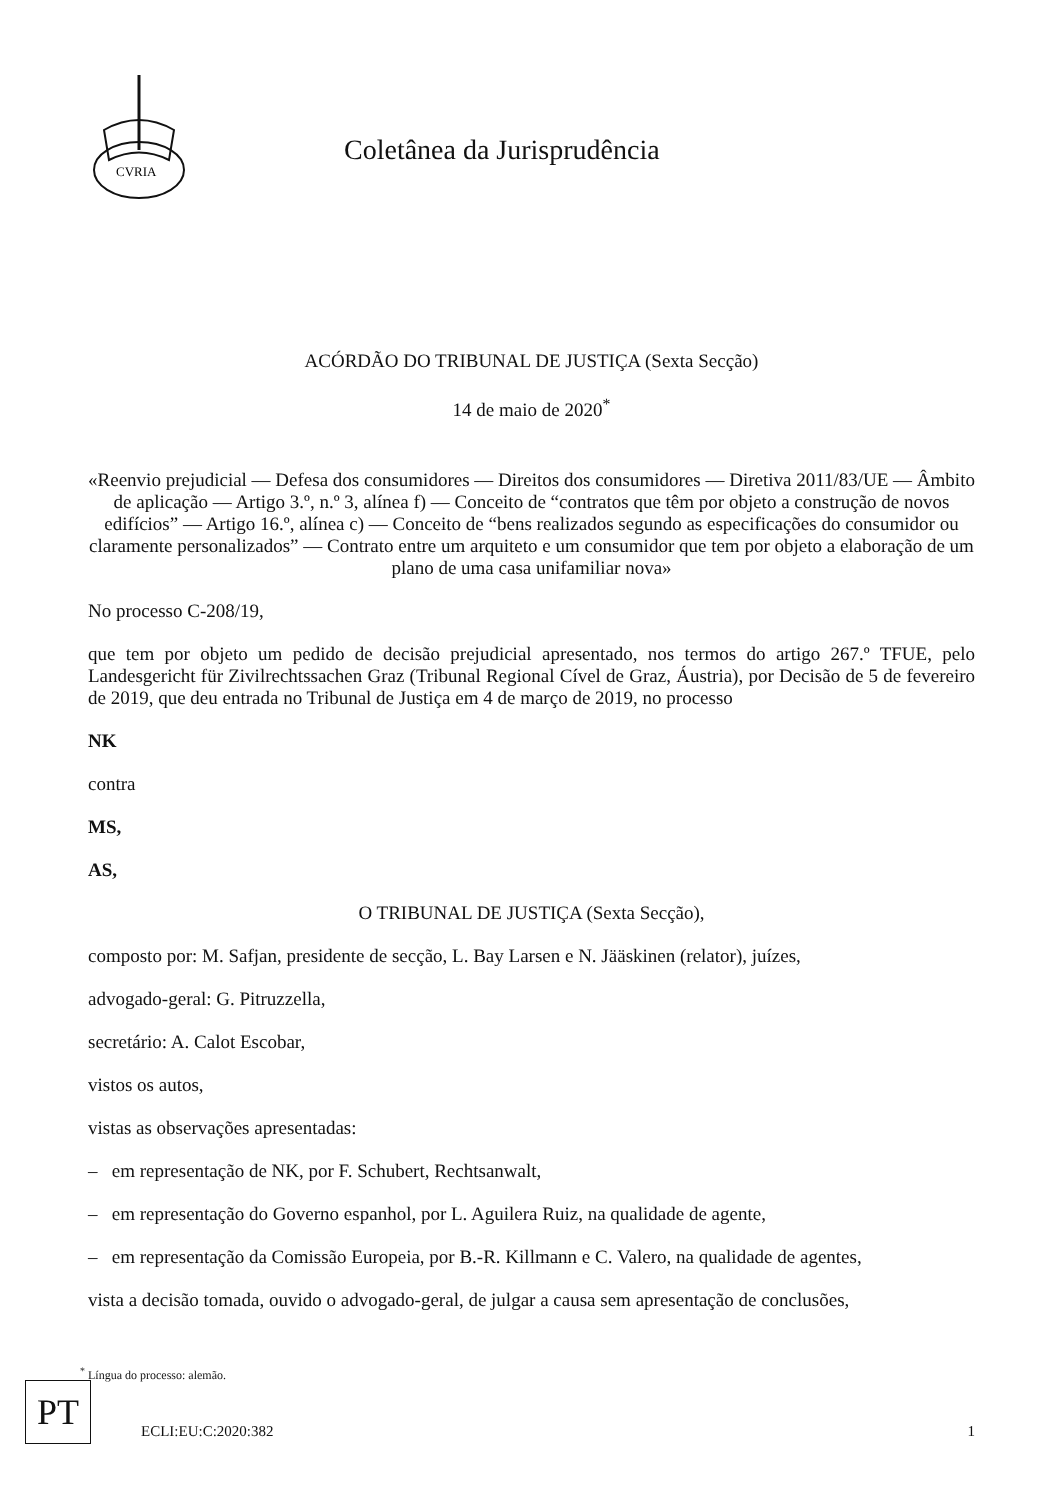CVRIA
Coletânea da Jurisprudência
ACÓRDÃO DO TRIBUNAL DE JUSTIÇA (Sexta Secção)
14 de maio de 2020<sup>*</sup>
«Reenvio prejudicial — Defesa dos consumidores — Direitos dos consumidores — Diretiva 2011/83/UE — Âmbito de aplicação — Artigo 3.º, n.º 3, alínea f) — Conceito de “contratos que têm por objeto a construção de novos edifícios” — Artigo 16.º, alínea c) — Conceito de “bens realizados segundo as especificações do consumidor ou claramente personalizados” — Contrato entre um arquiteto e um consumidor que tem por objeto a elaboração de um plano de uma casa unifamiliar nova»
No processo C‑208/19,
que tem por objeto um pedido de decisão prejudicial apresentado, nos termos do artigo 267.º TFUE, pelo Landesgericht für Zivilrechtssachen Graz (Tribunal Regional Cível de Graz, Áustria), por Decisão de 5 de fevereiro de 2019, que deu entrada no Tribunal de Justiça em 4 de março de 2019, no processo
NK
contra
MS,
AS,
O TRIBUNAL DE JUSTIÇA (Sexta Secção),
composto por: M. Safjan, presidente de secção, L. Bay Larsen e N. Jääskinen (relator), juízes,
advogado‑geral: G. Pitruzzella,
secretário: A. Calot Escobar,
vistos os autos,
vistas as observações apresentadas:
– em representação de NK, por F. Schubert, Rechtsanwalt,
– em representação do Governo espanhol, por L. Aguilera Ruiz, na qualidade de agente,
– em representação da Comissão Europeia, por B.‑R. Killmann e C. Valero, na qualidade de agentes,
vista a decisão tomada, ouvido o advogado‑geral, de julgar a causa sem apresentação de conclusões,
<sup>*</sup> Língua do processo: alemão.
PT
ECLI:EU:C:2020:382 1